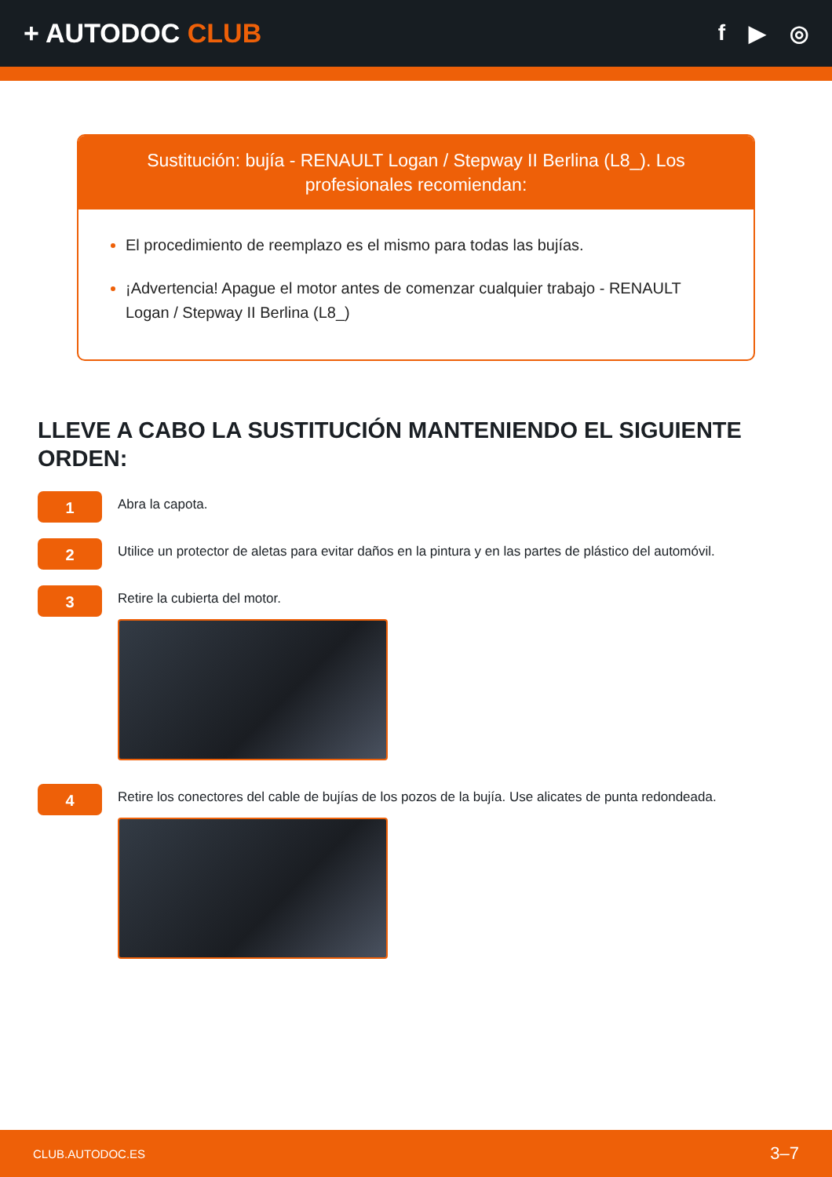+ AUTODOC CLUB
f ▶ ◎
Sustitución: bujía - RENAULT Logan / Stepway II Berlina (L8_). Los profesionales recomiendan:
El procedimiento de reemplazo es el mismo para todas las bujías.
¡Advertencia! Apague el motor antes de comenzar cualquier trabajo - RENAULT Logan / Stepway II Berlina (L8_)
LLEVE A CABO LA SUSTITUCIÓN MANTENIENDO EL SIGUIENTE ORDEN:
1
Abra la capota.
2
Utilice un protector de aletas para evitar daños en la pintura y en las partes de plástico del automóvil.
3
Retire la cubierta del motor.
4
Retire los conectores del cable de bujías de los pozos de la bujía. Use alicates de punta redondeada.
CLUB.AUTODOC.ES 3–7